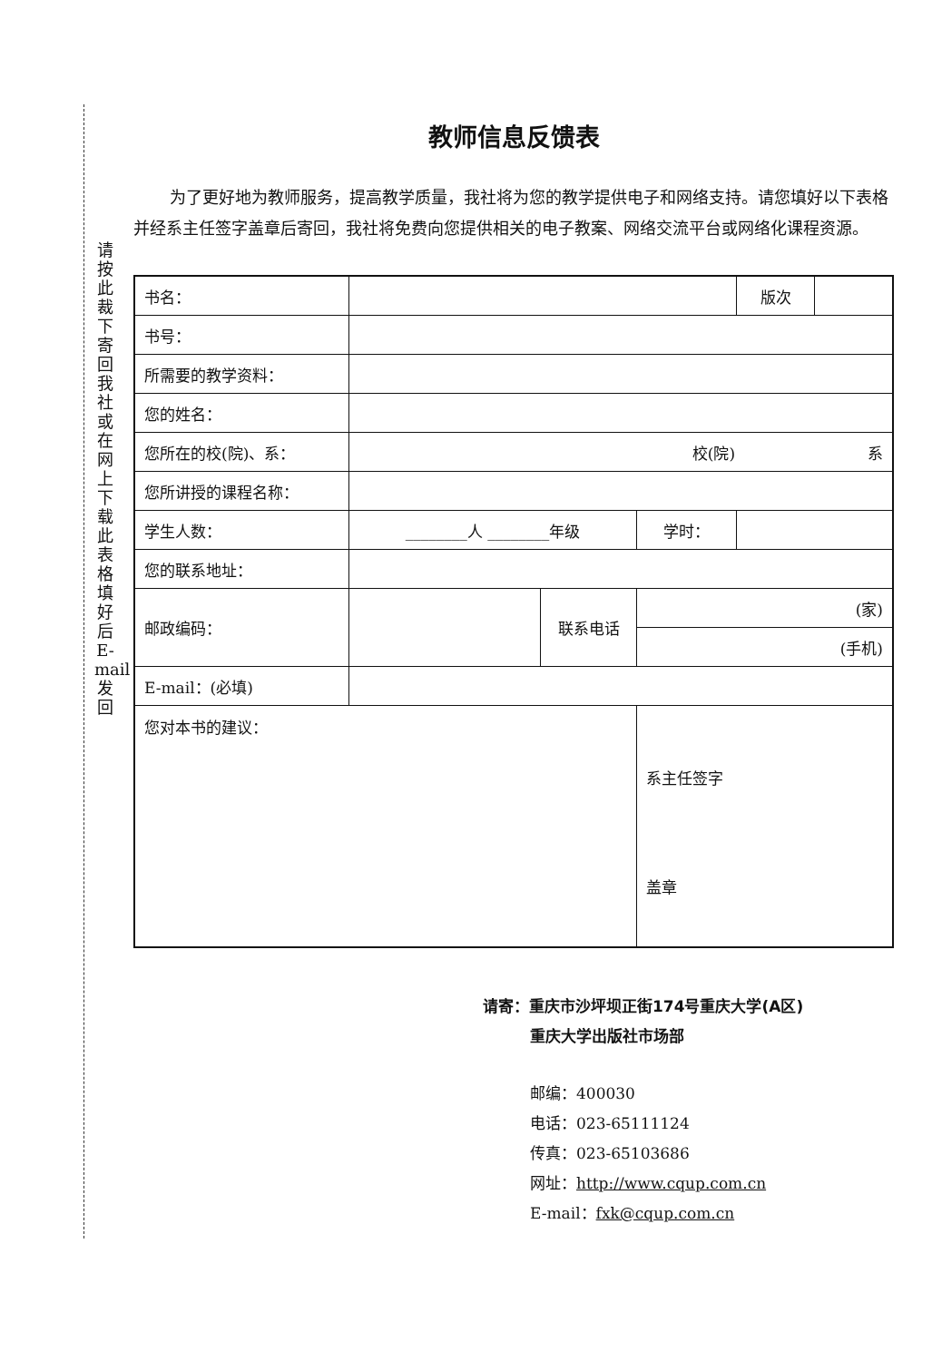请按此裁下寄回我社或在网上下载此表格填好后E-mail发回
教师信息反馈表
为了更好地为教师服务，提高教学质量，我社将为您的教学提供电子和网络支持。请您填好以下表格并经系主任签字盖章后寄回，我社将免费向您提供相关的电子教案、网络交流平台或网络化课程资源。
| 书名： | | | | 版次 | |
| 书号： | | | | | |
| 所需要的教学资料： | | | | | |
| 您的姓名： | | | | | |
| 您所在的校(院)、系： | 校(院) 系 | | | | |
| 您所讲授的课程名称： | | | | | |
| 学生人数： | ________人 ________年级 | | 学时： | | |
| 您的联系地址： | | | | | |
| 邮政编码： | | 联系电话 | (家) | | |
| | | | (手机) | | |
| E-mail：(必填) | | | | | |
| 您对本书的建议： | | | 系主任签字 盖章 | | |
请寄：重庆市沙坪坝正街174号重庆大学(A区)
重庆大学出版社市场部
邮编：400030
电话：023-65111124
传真：023-65103686
网址：http://www.cqup.com.cn
E-mail：fxk@cqup.com.cn